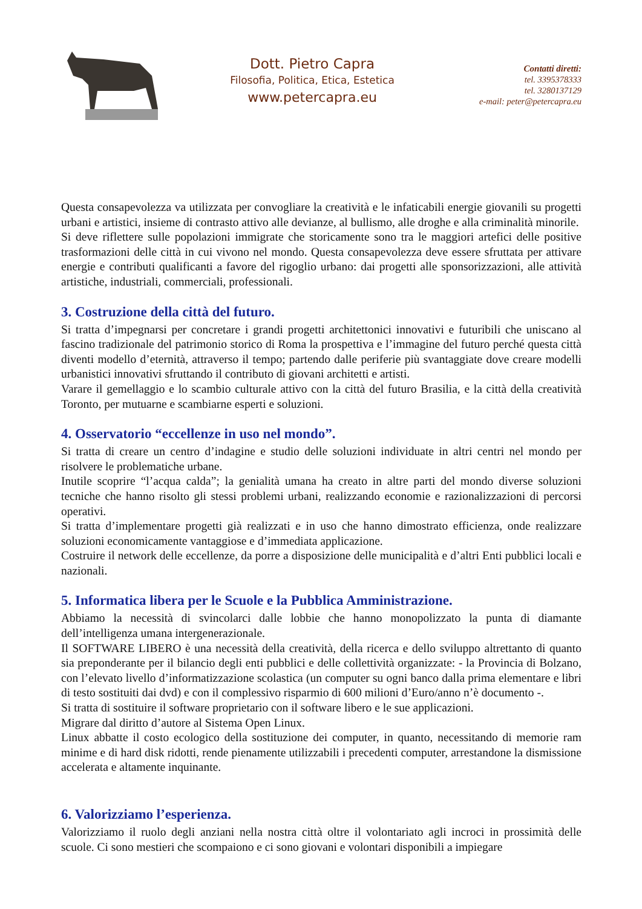Dott. Pietro Capra
Filosofia, Politica, Etica, Estetica
www.petercapra.eu
Contatti diretti:
tel. 3395378333
tel. 3280137129
e-mail: peter@petercapra.eu
Questa consapevolezza va utilizzata per convogliare la creatività e le infaticabili energie giovanili su progetti urbani e artistici, insieme di contrasto attivo alle devianze, al bullismo, alle droghe e alla criminalità minorile.
Si deve riflettere sulle popolazioni immigrate che storicamente sono tra le maggiori artefici delle positive trasformazioni delle città in cui vivono nel mondo. Questa consapevolezza deve essere sfruttata per attivare energie e contributi qualificanti a favore del rigoglio urbano: dai progetti alle sponsorizzazioni, alle attività artistiche, industriali, commerciali, professionali.
3. Costruzione della città del futuro.
Si tratta d’impegnarsi per concretare i grandi progetti architettonici innovativi e futuribili che uniscano al fascino tradizionale del patrimonio storico di Roma la prospettiva e l’immagine del futuro perché questa città diventi modello d’eternità, attraverso il tempo; partendo dalle periferie più svantaggiate dove creare modelli urbanistici innovativi sfruttando il contributo di giovani architetti e artisti.
Varare il gemellaggio e lo scambio culturale attivo con la città del futuro Brasilia, e la città della creatività Toronto, per mutuarne e scambiarne esperti e soluzioni.
4. Osservatorio “eccellenze in uso nel mondo”.
Si tratta di creare un centro d’indagine e studio delle soluzioni individuate in altri centri nel mondo per risolvere le problematiche urbane.
Inutile scoprire “l’acqua calda”; la genialità umana ha creato in altre parti del mondo diverse soluzioni tecniche che hanno risolto gli stessi problemi urbani, realizzando economie e razionalizzazioni di percorsi operativi.
Si tratta d’implementare progetti già realizzati e in uso che hanno dimostrato efficienza, onde realizzare soluzioni economicamente vantaggiose e d’immediata applicazione.
Costruire il network delle eccellenze, da porre a disposizione delle municipalità e d’altri Enti pubblici locali e nazionali.
5. Informatica libera per le Scuole e la Pubblica Amministrazione.
Abbiamo la necessità di svincolarci dalle lobbie che hanno monopolizzato la punta di diamante dell’intelligenza umana intergenerazionale.
Il SOFTWARE LIBERO è una necessità della creatività, della ricerca e dello sviluppo altrettanto di quanto sia preponderante per il bilancio degli enti pubblici e delle collettività organizzate: - la Provincia di Bolzano, con l’elevato livello d’informatizzazione scolastica (un computer su ogni banco dalla prima elementare e libri di testo sostituiti dai dvd) e con il complessivo risparmio di 600 milioni d’Euro/anno n’è documento -.
Si tratta di sostituire il software proprietario con il software libero e le sue applicazioni.
Migrare dal diritto d’autore al Sistema Open Linux.
Linux abbatte il costo ecologico della sostituzione dei computer, in quanto, necessitando di memorie ram minime e di hard disk ridotti, rende pienamente utilizzabili i precedenti computer, arrestandone la dismissione accelerata e altamente inquinante.
6. Valorizziamo l’esperienza.
Valorizziamo il ruolo degli anziani nella nostra città oltre il volontariato agli incroci in prossimità delle scuole. Ci sono mestieri che scompaiono e ci sono giovani e volontari disponibili a impiegare